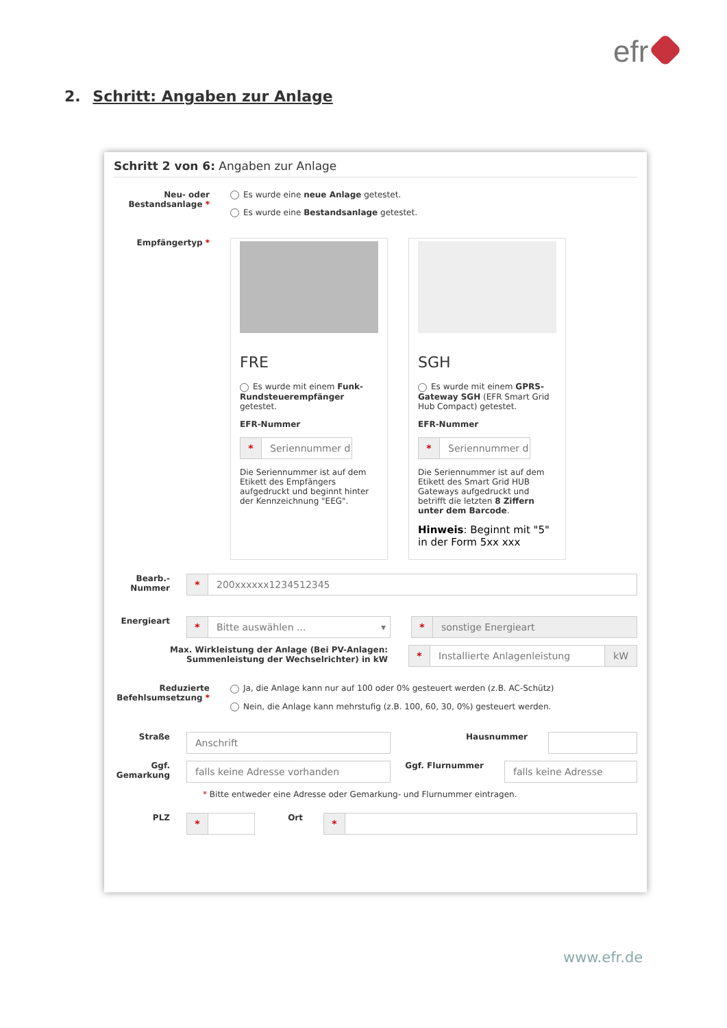efr
2. Schritt: Angaben zur Anlage
Schritt 2 von 6: Angaben zur Anlage
Neu- oder Bestandsanlage *
Es wurde eine neue Anlage getestet.
Es wurde eine Bestandsanlage getestet.
Empfängertyp *
FRE
Es wurde mit einem Funk-Rundsteuerempfänger getestet.
EFR-Nummer
* Seriennummer d
Die Seriennummer ist auf dem Etikett des Empfängers aufgedruckt und beginnt hinter der Kennzeichnung "EEG".
SGH
Es wurde mit einem GPRS-Gateway SGH (EFR Smart Grid Hub Compact) getestet.
EFR-Nummer
* Seriennummer d
Die Seriennummer ist auf dem Etikett des Smart Grid HUB Gateways aufgedruckt und betrifft die letzten 8 Ziffern unter dem Barcode.
Hinweis: Beginnt mit "5" in der Form 5xx xxx
Bearb.-Nummer
* 200xxxxxx1234512345
Energieart
* Bitte auswählen ... ▾
* sonstige Energieart
Max. Wirkleistung der Anlage (Bei PV-Anlagen: Summenleistung der Wechselrichter) in kW
* Installierte Anlagenleistung kW
Reduzierte Befehlsumsetzung *
Ja, die Anlage kann nur auf 100 oder 0% gesteuert werden (z.B. AC-Schütz)
Nein, die Anlage kann mehrstufig (z.B. 100, 60, 30, 0%) gesteuert werden.
Straße
Anschrift
Hausnummer
Ggf. Gemarkung
falls keine Adresse vorhanden
Ggf. Flurnummer
falls keine Adresse
* Bitte entweder eine Adresse oder Gemarkung- und Flurnummer eintragen.
PLZ
*
Ort
*
www.efr.de